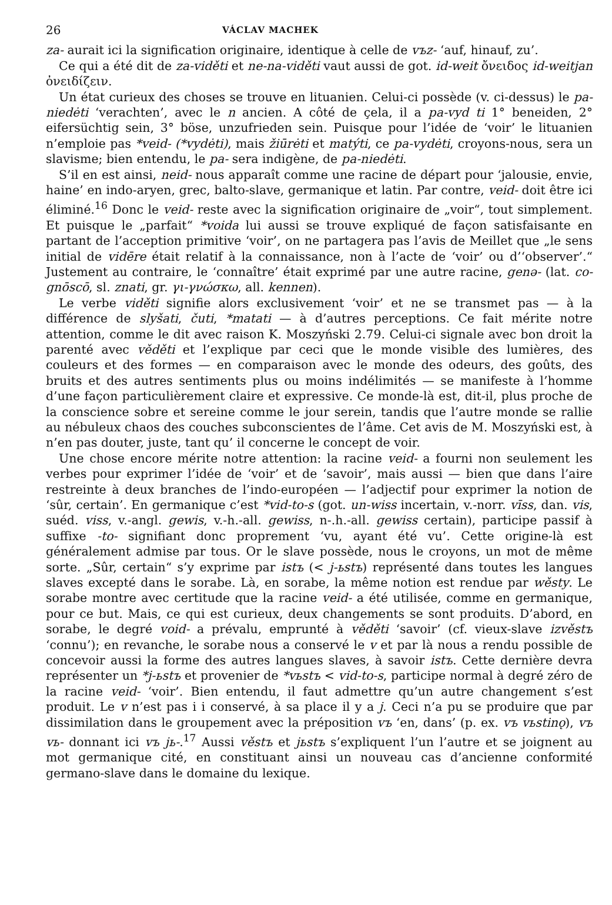26 VÁCLAV MACHEK
za- aurait ici la signification originaire, identique à celle de vъz- ‘auf, hinauf, zu’.
Ce qui a été dit de za-viděti et ne-na-viděti vaut aussi de got. id-weit ὄνειδος id-weitjan ὀνειδίζειν.
Un état curieux des choses se trouve en lituanien. Celui-ci possède (v. ci-dessus) le pa-niedėti ‘verachten’, avec le n ancien. A côté de çela, il a pa-vyd ti 1° beneiden, 2° eifersüchtig sein, 3° böse, unzufrieden sein. Puisque pour l’idée de ‘voir’ le lituanien n’emploie pas *veid- (*vydėti), mais žiūrėti et matýti, ce pa-vydėti, croyons-nous, sera un slavisme; bien entendu, le pa- sera indigène, de pa-niedėti.
S’il en est ainsi, neid- nous apparaît comme une racine de départ pour ‘jalousie, envie, haine’ en indo-aryen, grec, balto-slave, germanique et latin. Par contre, veid- doit être ici éliminé.<sup>16</sup> Donc le veid- reste avec la signification originaire de „voir“, tout simplement. Et puisque le „parfait“ *voida lui aussi se trouve expliqué de façon satisfaisante en partant de l’acception primitive ‘voir’, on ne partagera pas l’avis de Meillet que „le sens initial de vidēre était relatif à la connaissance, non à l’acte de ‘voir’ ou d’‘observer’.“ Justement au contraire, le ‘connaître’ était exprimé par une autre racine, genə- (lat. co-gnōscō, sl. znati, gr. γι-γνώσκω, all. kennen).
Le verbe viděti signifie alors exclusivement ‘voir’ et ne se transmet pas — à la différence de slyšati, čuti, *matati — à d’autres perceptions. Ce fait mérite notre attention, comme le dit avec raison K. Moszyński 2.79. Celui-ci signale avec bon droit la parenté avec věděti et l’explique par ceci que le monde visible des lumières, des couleurs et des formes — en comparaison avec le monde des odeurs, des goûts, des bruits et des autres sentiments plus ou moins indélimités — se manifeste à l’homme d’une façon particulièrement claire et expressive. Ce monde-là est, dit-il, plus proche de la conscience sobre et sereine comme le jour serein, tandis que l’autre monde se rallie au nébuleux chaos des couches subconscientes de l’âme. Cet avis de M. Moszyński est, à n’en pas douter, juste, tant qu’ il concerne le concept de voir.
Une chose encore mérite notre attention: la racine veid- a fourni non seulement les verbes pour exprimer l’idée de ‘voir’ et de ‘savoir’, mais aussi — bien que dans l’aire restreinte à deux branches de l’indo-européen — l’adjectif pour exprimer la notion de ‘sûr, certain’. En germanique c’est *vid-to-s (got. un-wiss incertain, v.-norr. vīss, dan. vis, suéd. viss, v.-angl. gewis, v.-h.-all. gewiss, n-.h.-all. gewiss certain), participe passif à suffixe -to- signifiant donc proprement ‘vu, ayant été vu’. Cette origine-là est généralement admise par tous. Or le slave possède, nous le croyons, un mot de même sorte. „Sûr, certain“ s’y exprime par istъ (< j-ьstъ) représenté dans toutes les langues slaves excepté dans le sorabe. Là, en sorabe, la même notion est rendue par wěsty. Le sorabe montre avec certitude que la racine veid- a été utilisée, comme en germanique, pour ce but. Mais, ce qui est curieux, deux changements se sont produits. D’abord, en sorabe, le degré void- a prévalu, emprunté à věděti ‘savoir’ (cf. vieux-slave izvěstъ ‘connu’); en revanche, le sorabe nous a conservé le v et par là nous a rendu possible de concevoir aussi la forme des autres langues slaves, à savoir istъ. Cette dernière devra représenter un *j-ьstъ et provenier de *vьstъ < vid-to-s, participe normal à degré zéro de la racine veid- ‘voir’. Bien entendu, il faut admettre qu’un autre changement s’est produit. Le v n’est pas i i conservé, à sa place il y a j. Ceci n’a pu se produire que par dissimilation dans le groupement avec la préposition vъ ‘en, dans’ (p. ex. vъ vьstinǫ), vъ vь- donnant ici vъ jь-.<sup>17</sup> Aussi věstъ et jьstъ s’expliquent l’un l’autre et se joignent au mot germanique cité, en constituant ainsi un nouveau cas d’ancienne conformité germano-slave dans le domaine du lexique.